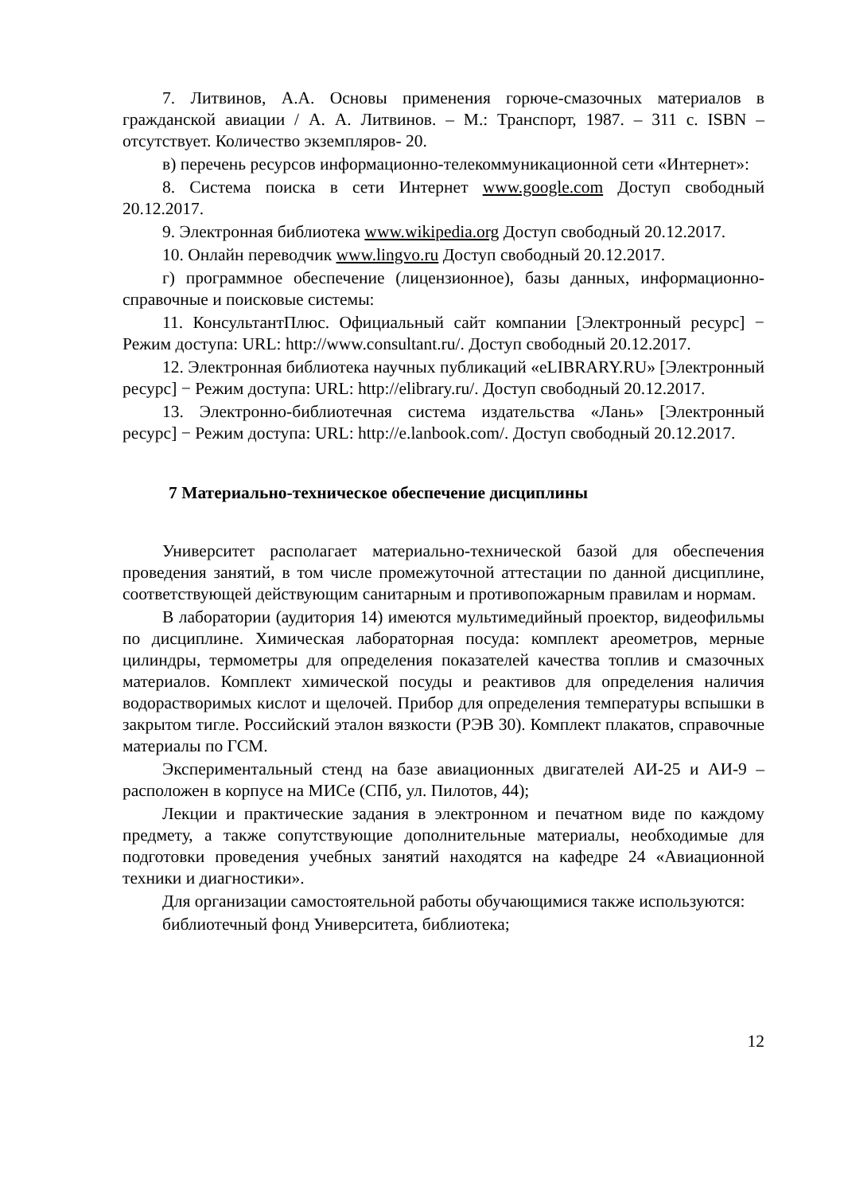7. Литвинов, А.А. Основы применения горюче-смазочных материалов в гражданской авиации / А. А. Литвинов. – М.: Транспорт, 1987. – 311 с. ISBN – отсутствует. Количество экземпляров- 20.
в) перечень ресурсов информационно-телекоммуникационной сети «Интернет»:
8. Система поиска в сети Интернет www.google.com Доступ свободный 20.12.2017.
9. Электронная библиотека www.wikipedia.org Доступ свободный 20.12.2017.
10. Онлайн переводчик www.lingvo.ru Доступ свободный 20.12.2017.
г) программное обеспечение (лицензионное), базы данных, информационно-справочные и поисковые системы:
11. КонсультантПлюс. Официальный сайт компании [Электронный ресурс] − Режим доступа: URL: http://www.consultant.ru/. Доступ свободный 20.12.2017.
12. Электронная библиотека научных публикаций «eLIBRARY.RU» [Электронный ресурс] − Режим доступа: URL: http://elibrary.ru/. Доступ свободный 20.12.2017.
13. Электронно-библиотечная система издательства «Лань» [Электронный ресурс] − Режим доступа: URL: http://e.lanbook.com/. Доступ свободный 20.12.2017.
7 Материально-техническое обеспечение дисциплины
Университет располагает материально-технической базой для обеспечения проведения занятий, в том числе промежуточной аттестации по данной дисциплине, соответствующей действующим санитарным и противопожарным правилам и нормам.
В лаборатории (аудитория 14) имеются мультимедийный проектор, видеофильмы по дисциплине. Химическая лабораторная посуда: комплект ареометров, мерные цилиндры, термометры для определения показателей качества топлив и смазочных материалов. Комплект химической посуды и реактивов для определения наличия водорастворимых кислот и щелочей. Прибор для определения температуры вспышки в закрытом тигле. Российский эталон вязкости (РЭВ 30). Комплект плакатов, справочные материалы по ГСМ.
Экспериментальный стенд на базе авиационных двигателей АИ-25 и АИ-9 – расположен в корпусе на МИСе (СПб, ул. Пилотов, 44);
Лекции и практические задания в электронном и печатном виде по каждому предмету, а также сопутствующие дополнительные материалы, необходимые для подготовки проведения учебных занятий находятся на кафедре 24 «Авиационной техники и диагностики».
Для организации самостоятельной работы обучающимися также используются:
библиотечный фонд Университета, библиотека;
12